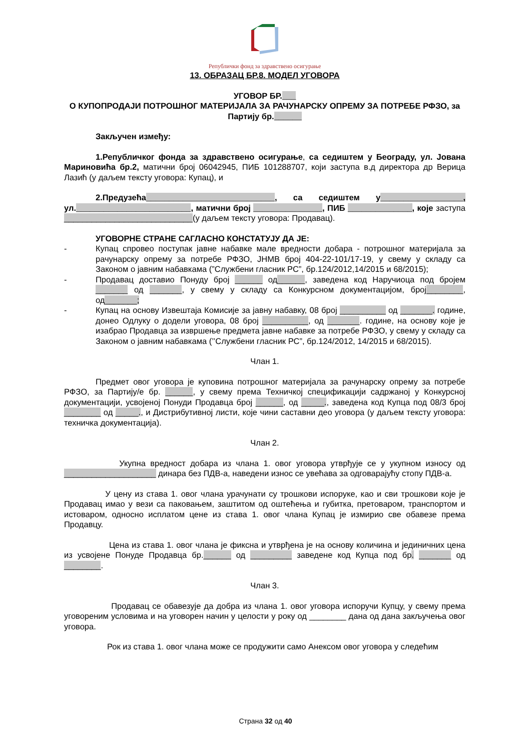Републички фонд за здравствено осигурање
13. ОБРАЗАЦ БР.8. МОДЕЛ УГОВОРА
УГОВОР БР.___
О КУПОПРОДАЈИ ПОТРОШНОГ МАТЕРИЈАЛА ЗА РАЧУНАРСКУ ОПРЕМУ ЗА ПОТРЕБЕ РФЗО, за Партију бр.______
Закључен између:
1.Републичког фонда за здравствено осигурање, са седиштем у Београду, ул. Јована Мариновића бр.2, матични број 06042945, ПИБ 101288707, који заступа в.д директора др Верица Лазић (у даљем тексту уговора: Купац), и
2.Предузећа____________________________, са седиштем у__________________, ул._________________________, матични број _______________, ПИБ ______________, које заступа ____________________________(у даљем тексту уговора: Продавац).
УГОВОРНЕ СТРАНЕ САГЛАСНО КОНСТАТУЈУ ДА ЈЕ:
- Купац спровео поступак јавне набавке мале вредности добара - потрошног материјала за рачунарску опрему за потребе РФЗО, ЈНМВ број 404-22-101/17-19, у свему у складу са Законом о јавним набавкама (”Службени гласник РС”, бр.124/2012,14/2015 и 68/2015);
- Продавац доставио Понуду број ______ од______, заведена код Наручиоца под бројем _______ од _______, у свему у складу са Конкурсном документацијом, број________, од_______;
- Купац на основу Извештаја Комисије за јавну набавку, 08 број __________ од _______. године, донео Одлуку о додели уговора, 08 број __________, од _______. године, на основу које је изабрао Продавца за извршење предмета јавне набавке за потребе РФЗО, у свему у складу са Законом о јавним набавкама (’’Службени гласник РС”, бр.124/2012, 14/2015 и 68/2015).
Члан 1.
Предмет овог уговора је куповина потрошног материјала за рачунарску опрему за потребе РФЗО, за Партију/е бр. ______, у свему према Техничкој спецификацији садржаној у Конкурсној документацији, усвојеној Понуди Продавца број ______, од _____., заведена код Купца под 08/3 број ________ од _____., и Дистрибутивној листи, које чини саставни део уговора (у даљем тексту уговора: техничка документација).
Члан 2.
Укупна вредност добара из члана 1. овог уговора утврђује се у укупном износу од ____________________ динара без ПДВ-а, наведени износ се увећава за одговарајућу стопу ПДВ-а.
У цену из става 1. овог члана урачунати су трошкови испоруке, као и сви трошкови које је Продавац имао у вези са паковањем, заштитом од оштећења и губитка, претоваром, транспортом и истоваром, односно исплатом цене из става 1. овог члана Купац је измирио све обавезе према Продавцу.
Цена из става 1. овог члана је фиксна и утврђена је на основу количина и јединичних цена из усвојене Понуде Продавца бр.______ од _________ заведене код Купца под бр. _______ од ________.
Члан 3.
Продавац се обавезује да добра из члана 1. овог уговора испоручи Купцу, у свему према уговореним условима и на уговорен начин у целости у року од ________ дана од дана закључења овог уговора.
Рок из става 1. овог члана може се продужити само Анексом овог уговора у следећим
Страна 32 од 40